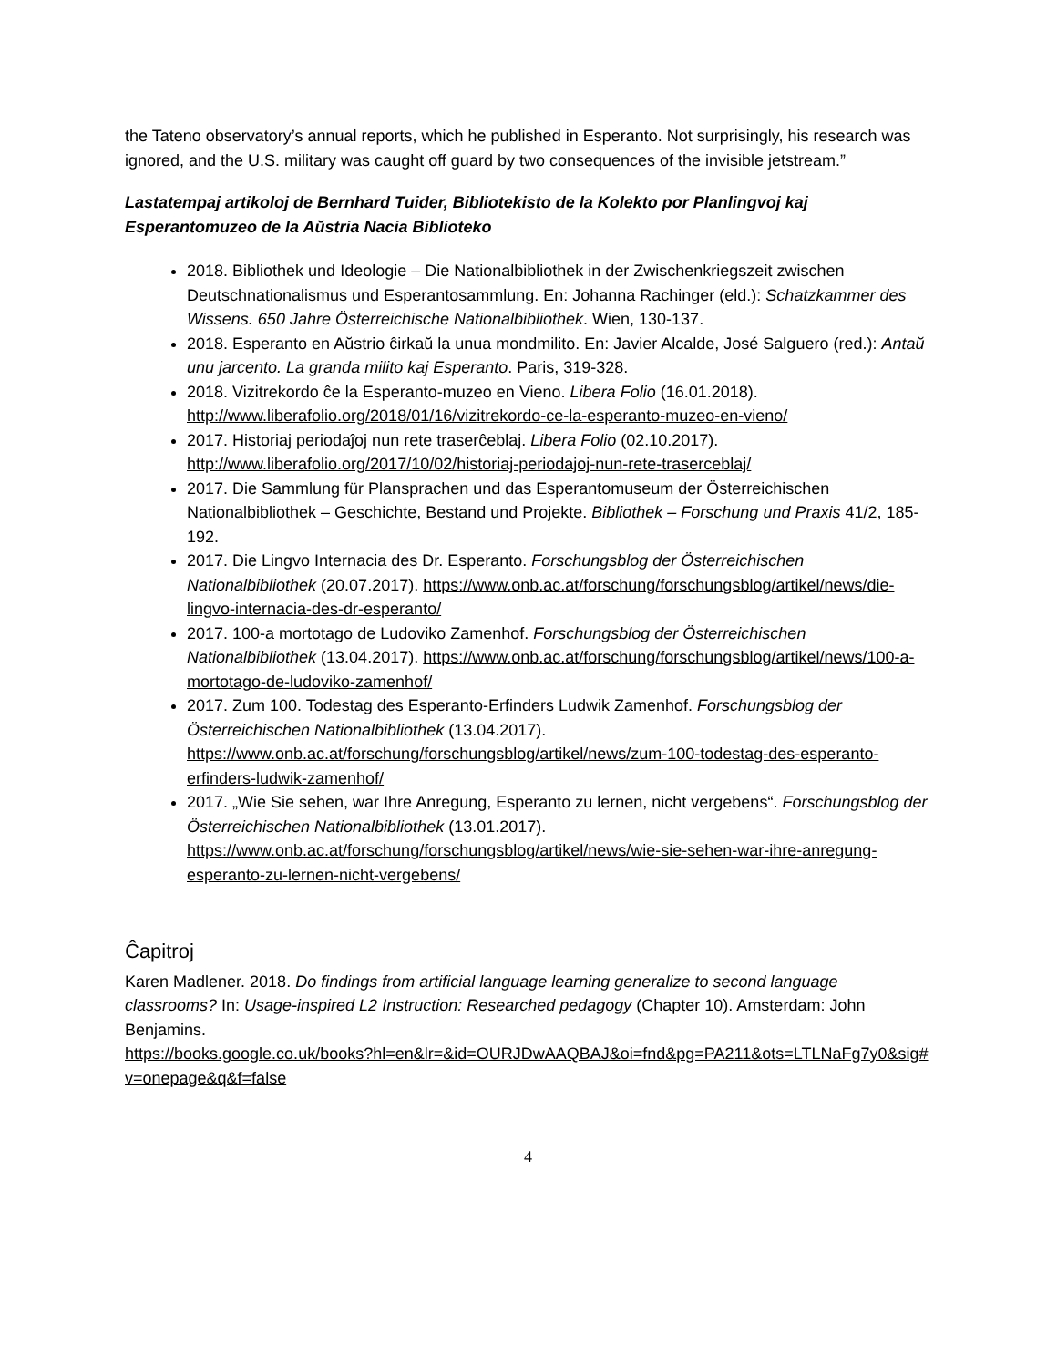the Tateno observatory’s annual reports, which he published in Esperanto. Not surprisingly, his research was ignored, and the U.S. military was caught off guard by two consequences of the invisible jetstream.”
Lastatempaj artikoloj de Bernhard Tuider, Bibliotekisto de la Kolekto por Planlingvoj kaj Esperantomuzeo de la Aŭstria Nacia Biblioteko
2018. Bibliothek und Ideologie – Die Nationalbibliothek in der Zwischenkriegszeit zwischen Deutschnationalismus und Esperantosammlung. En: Johanna Rachinger (eld.): Schatzkammer des Wissens. 650 Jahre Österreichische Nationalbibliothek. Wien, 130-137.
2018. Esperanto en Aŭstrio ĉirkaŭ la unua mondmilito. En: Javier Alcalde, José Salguero (red.): Antaŭ unu jarcento. La granda milito kaj Esperanto. Paris, 319-328.
2018. Vizitrekordo ĉe la Esperanto-muzeo en Vieno. Libera Folio (16.01.2018). http://www.liberafolio.org/2018/01/16/vizitrekordo-ce-la-esperanto-muzeo-en-vieno/
2017. Historiaj periodaĵoj nun rete traserĉeblaj. Libera Folio (02.10.2017). http://www.liberafolio.org/2017/10/02/historiaj-periodajoj-nun-rete-traserceblaj/
2017. Die Sammlung für Plansprachen und das Esperantomuseum der Österreichischen Nationalbibliothek – Geschichte, Bestand und Projekte. Bibliothek – Forschung und Praxis 41/2, 185-192.
2017. Die Lingvo Internacia des Dr. Esperanto. Forschungsblog der Österreichischen Nationalbibliothek (20.07.2017). https://www.onb.ac.at/forschung/forschungsblog/artikel/news/die-lingvo-internacia-des-dr-esperanto/
2017. 100-a mortotago de Ludoviko Zamenhof. Forschungsblog der Österreichischen Nationalbibliothek (13.04.2017). https://www.onb.ac.at/forschung/forschungsblog/artikel/news/100-a-mortotago-de-ludoviko-zamenhof/
2017. Zum 100. Todestag des Esperanto-Erfinders Ludwik Zamenhof. Forschungsblog der Österreichischen Nationalbibliothek (13.04.2017). https://www.onb.ac.at/forschung/forschungsblog/artikel/news/zum-100-todestag-des-esperanto-erfinders-ludwik-zamenhof/
2017. „Wie Sie sehen, war Ihre Anregung, Esperanto zu lernen, nicht vergebens“. Forschungsblog der Österreichischen Nationalbibliothek (13.01.2017). https://www.onb.ac.at/forschung/forschungsblog/artikel/news/wie-sie-sehen-war-ihre-anregung-esperanto-zu-lernen-nicht-vergebens/
Ĉapitroj
Karen Madlener. 2018. Do findings from artificial language learning generalize to second language classrooms? In: Usage-inspired L2 Instruction: Researched pedagogy (Chapter 10). Amsterdam: John Benjamins.
https://books.google.co.uk/books?hl=en&lr=&id=OURJDwAAQBAJ&oi=fnd&pg=PA211&ots=LTLNaFg7y0&sig#v=onepage&q&f=false
4